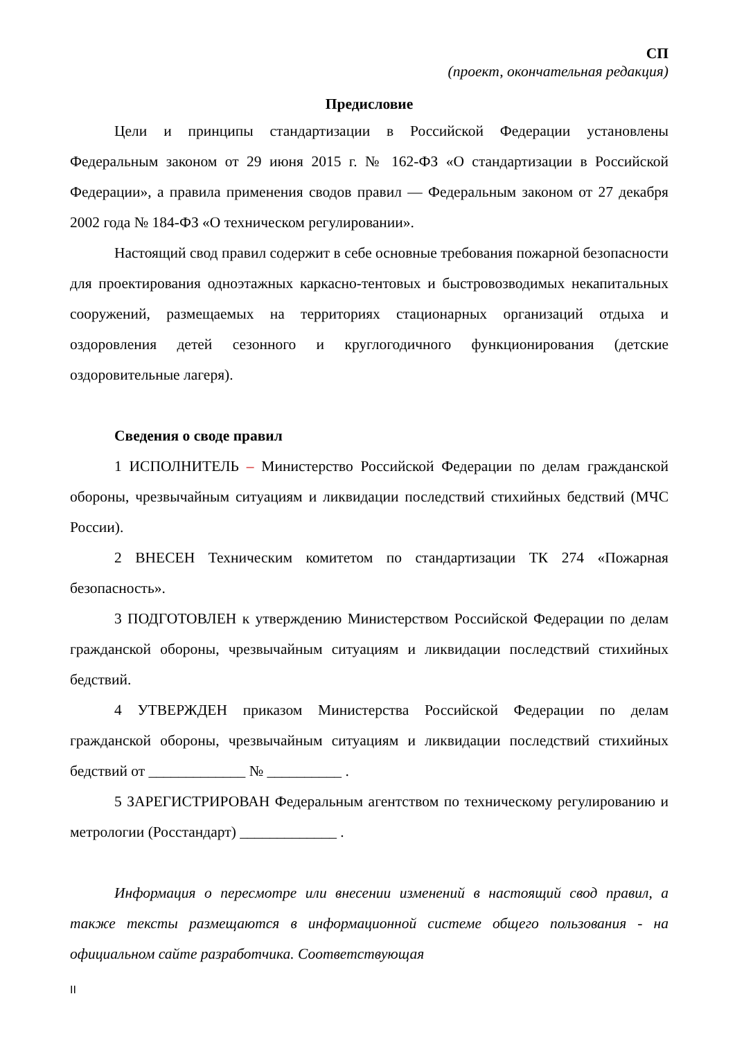СП
(проект, окончательная редакция)
Предисловие
Цели и принципы стандартизации в Российской Федерации установлены Федеральным законом от 29 июня 2015 г. № 162-ФЗ «О стандартизации в Российской Федерации», а правила применения сводов правил — Федеральным законом от 27 декабря 2002 года № 184-ФЗ «О техническом регулировании».
Настоящий свод правил содержит в себе основные требования пожарной безопасности для проектирования одноэтажных каркасно-тентовых и быстровозводимых некапитальных сооружений, размещаемых на территориях стационарных организаций отдыха и оздоровления детей сезонного и круглогодичного функционирования (детские оздоровительные лагеря).
Сведения о своде правил
1 ИСПОЛНИТЕЛЬ – Министерство Российской Федерации по делам гражданской обороны, чрезвычайным ситуациям и ликвидации последствий стихийных бедствий (МЧС России).
2 ВНЕСЕН Техническим комитетом по стандартизации ТК 274 «Пожарная безопасность».
3 ПОДГОТОВЛЕН к утверждению Министерством Российской Федерации по делам гражданской обороны, чрезвычайным ситуациям и ликвидации последствий стихийных бедствий.
4 УТВЕРЖДЕН приказом Министерства Российской Федерации по делам гражданской обороны, чрезвычайным ситуациям и ликвидации последствий стихийных бедствий от _____________ № __________ .
5 ЗАРЕГИСТРИРОВАН Федеральным агентством по техническому регулированию и метрологии (Росстандарт) _____________ .
Информация о пересмотре или внесении изменений в настоящий свод правил, а также тексты размещаются в информационной системе общего пользования - на официальном сайте разработчика. Соответствующая
II